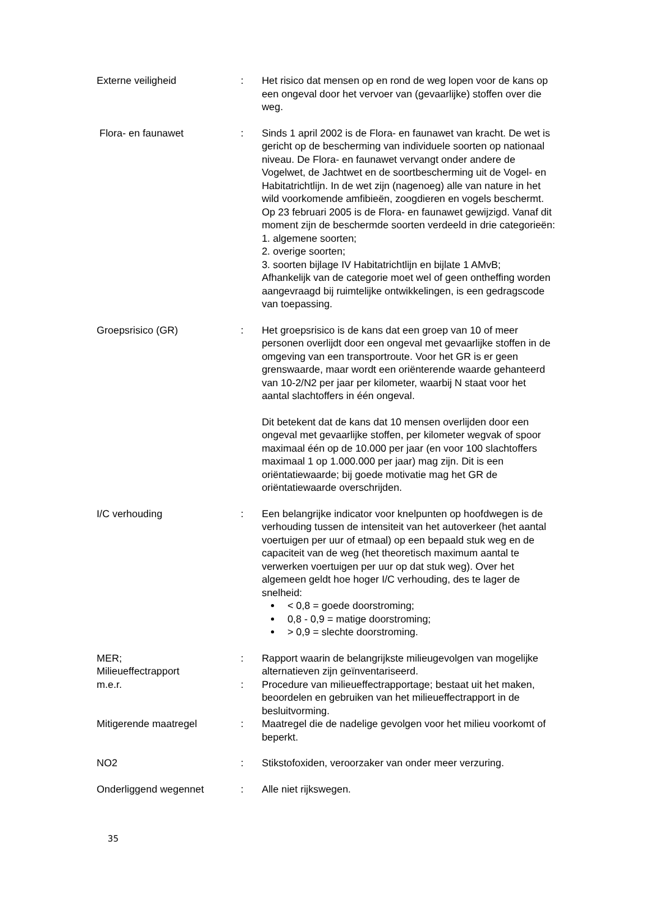Externe veiligheid : Het risico dat mensen op en rond de weg lopen voor de kans op een ongeval door het vervoer van (gevaarlijke) stoffen over die weg.
Flora- en faunawet : Sinds 1 april 2002 is de Flora- en faunawet van kracht. De wet is gericht op de bescherming van individuele soorten op nationaal niveau. De Flora- en faunawet vervangt onder andere de Vogelwet, de Jachtwet en de soortbescherming uit de Vogel- en Habitatrichtlijn. In de wet zijn (nagenoeg) alle van nature in het wild voorkomende amfibieën, zoogdieren en vogels beschermt. Op 23 februari 2005 is de Flora- en faunawet gewijzigd. Vanaf dit moment zijn de beschermde soorten verdeeld in drie categorieën:
1. algemene soorten;
2. overige soorten;
3. soorten bijlage IV Habitatrichtlijn en bijlate 1 AMvB;
Afhankelijk van de categorie moet wel of geen ontheffing worden aangevraagd bij ruimtelijke ontwikkelingen, is een gedragscode van toepassing.
Groepsrisico (GR) : Het groepsrisico is de kans dat een groep van 10 of meer personen overlijdt door een ongeval met gevaarlijke stoffen in de omgeving van een transportroute. Voor het GR is er geen grenswaarde, maar wordt een oriënterende waarde gehanteerd van 10-2/N2 per jaar per kilometer, waarbij N staat voor het aantal slachtoffers in één ongeval.
Dit betekent dat de kans dat 10 mensen overlijden door een ongeval met gevaarlijke stoffen, per kilometer wegvak of spoor maximaal één op de 10.000 per jaar (en voor 100 slachtoffers maximaal 1 op 1.000.000 per jaar) mag zijn. Dit is een oriëntatiewaarde; bij goede motivatie mag het GR de oriëntatiewaarde overschrijden.
I/C verhouding : Een belangrijke indicator voor knelpunten op hoofdwegen is de verhouding tussen de intensiteit van het autoverkeer (het aantal voertuigen per uur of etmaal) op een bepaald stuk weg en de capaciteit van de weg (het theoretisch maximum aantal te verwerken voertuigen per uur op dat stuk weg). Over het algemeen geldt hoe hoger I/C verhouding, des te lager de snelheid:
< 0,8 = goede doorstroming;
0,8 - 0,9 = matige doorstroming;
> 0,9 = slechte doorstroming.
MER;
Milieueffectrapport
: Rapport waarin de belangrijkste milieugevolgen van mogelijke alternatieven zijn geïnventariseerd.
m.e.r. : Procedure van milieueffectrapportage; bestaat uit het maken, beoordelen en gebruiken van het milieueffectrapport in de besluitvorming.
Mitigerende maatregel : Maatregel die de nadelige gevolgen voor het milieu voorkomt of beperkt.
NO2 : Stikstofoxiden, veroorzaker van onder meer verzuring.
Onderliggend wegennet : Alle niet rijkswegen.
35